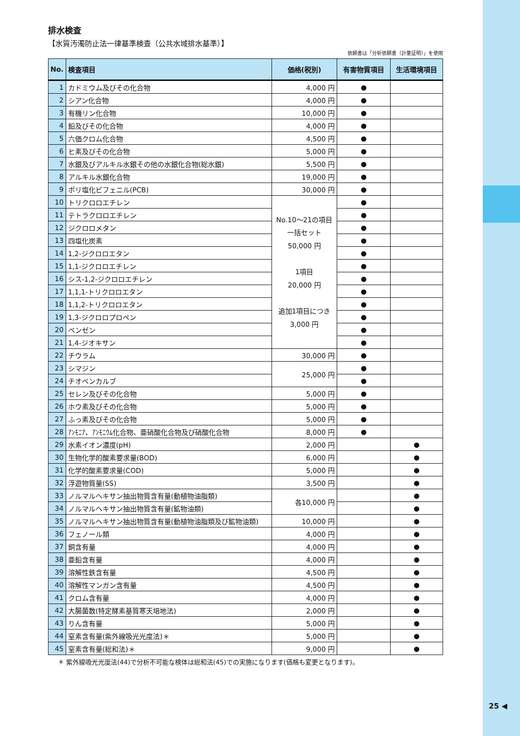排水検査
【水質汚濁防止法一律基準検査（公共水域排水基準）】
依頼書は「分析依頼書（計量証明）」を使用
| No. | 検査項目 | 価格(税別) | 有害物質項目 | 生活環境項目 |
| --- | --- | --- | --- | --- |
| 1 | カドミウム及びその化合物 | 4,000 円 | ● | |
| 2 | シアン化合物 | 4,000 円 | ● | |
| 3 | 有機リン化合物 | 10,000 円 | ● | |
| 4 | 鉛及びその化合物 | 4,000 円 | ● | |
| 5 | 六価クロム化合物 | 4,500 円 | ● | |
| 6 | ヒ素及びその化合物 | 5,000 円 | ● | |
| 7 | 水銀及びアルキル水銀その他の水銀化合物(総水銀) | 5,500 円 | ● | |
| 8 | アルキル水銀化合物 | 19,000 円 | ● | |
| 9 | ポリ塩化ビフェニル(PCB) | 30,000 円 | ● | |
| 10 | トリクロロエチレン | No.10〜21の項目 一括セット 50,000 円 1項目 20,000 円 追加1項目につき 3,000 円 | ● | |
| 11 | テトラクロロエチレン | | ● | |
| 12 | ジクロロメタン | | ● | |
| 13 | 四塩化炭素 | | ● | |
| 14 | 1,2-ジクロロエタン | | ● | |
| 15 | 1,1-ジクロロエチレン | | ● | |
| 16 | シス-1,2-ジクロロエチレン | | ● | |
| 17 | 1,1,1-トリクロロエタン | | ● | |
| 18 | 1,1,2-トリクロロエタン | | ● | |
| 19 | 1,3-ジクロロプロペン | | ● | |
| 20 | ベンゼン | | ● | |
| 21 | 1,4-ジオキサン | | ● | |
| 22 | チウラム | 30,000 円 | ● | |
| 23 | シマジン | 25,000 円 | ● | |
| 24 | チオベンカルブ | | ● | |
| 25 | セレン及びその化合物 | 5,000 円 | ● | |
| 26 | ホウ素及びその化合物 | 5,000 円 | ● | |
| 27 | ふっ素及びその化合物 | 5,000 円 | ● | |
| 28 | ｱﾝﾓﾆｱ、ｱﾝﾓﾆｳﾑ化合物、亜硝酸化合物及び硝酸化合物 | 8,000 円 | ● | |
| 29 | 水素イオン濃度(pH) | 2,000 円 | | ● |
| 30 | 生物化学的酸素要求量(BOD) | 6,000 円 | | ● |
| 31 | 化学的酸素要求量(COD) | 5,000 円 | | ● |
| 32 | 浮遊物質量(SS) | 3,500 円 | | ● |
| 33 | ノルマルヘキサン抽出物質含有量(動植物油脂類) | 各10,000 円 | | ● |
| 34 | ノルマルヘキサン抽出物質含有量(鉱物油類) | | | ● |
| 35 | ノルマルヘキサン抽出物質含有量(動植物油脂類及び鉱物油類) | 10,000 円 | | ● |
| 36 | フェノール類 | 4,000 円 | | ● |
| 37 | 銅含有量 | 4,000 円 | | ● |
| 38 | 亜鉛含有量 | 4,000 円 | | ● |
| 39 | 溶解性鉄含有量 | 4,500 円 | | ● |
| 40 | 溶解性マンガン含有量 | 4,500 円 | | ● |
| 41 | クロム含有量 | 4,000 円 | | ● |
| 42 | 大腸菌数(特定酵素基質寒天培地法) | 2,000 円 | | ● |
| 43 | りん含有量 | 5,000 円 | | ● |
| 44 | 窒素含有量(紫外線吸光光度法)＊ | 5,000 円 | | ● |
| 45 | 窒素含有量(総和法)＊ | 9,000 円 | | ● |
＊ 紫外線吸光光度法(44)で分析不可能な検体は総和法(45)での実施になります(価格も変更となります)。
25 ◀